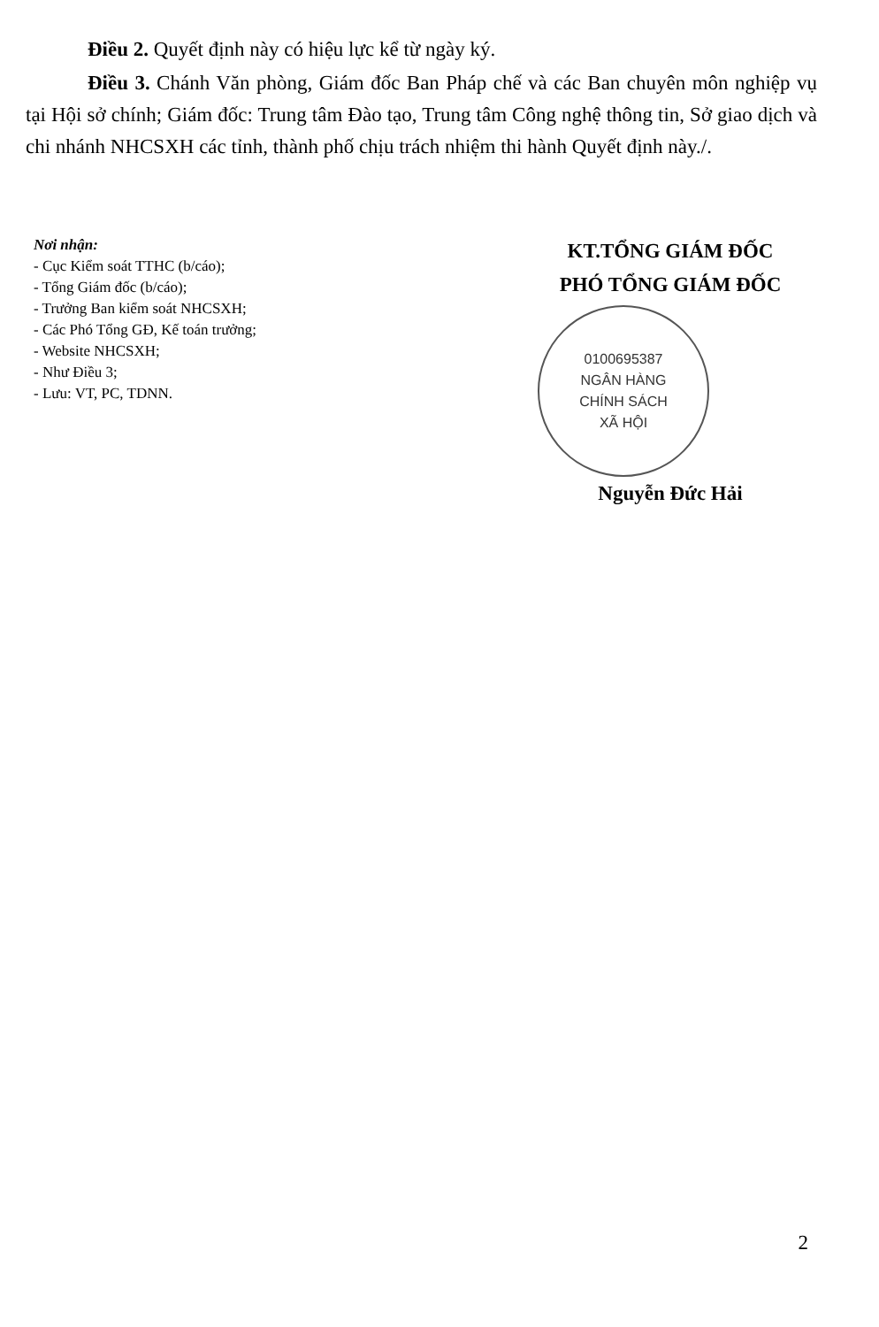Điều 2. Quyết định này có hiệu lực kể từ ngày ký.
Điều 3. Chánh Văn phòng, Giám đốc Ban Pháp chế và các Ban chuyên môn nghiệp vụ tại Hội sở chính; Giám đốc: Trung tâm Đào tạo, Trung tâm Công nghệ thông tin, Sở giao dịch và chi nhánh NHCSXH các tỉnh, thành phố chịu trách nhiệm thi hành Quyết định này./.
Nơi nhận:
- Cục Kiểm soát TTHC (b/cáo);
- Tổng Giám đốc (b/cáo);
- Trưởng Ban kiểm soát NHCSXH;
- Các Phó Tổng GĐ, Kế toán trưởng;
- Website NHCSXH;
- Như Điều 3;
- Lưu: VT, PC, TDNN.
KT.TỔNG GIÁM ĐỐC
PHÓ TỔNG GIÁM ĐỐC
0100695387
NGÂN HÀNG
CHÍNH SÁCH
XÃ HỘI
Nguyễn Đức Hải
2